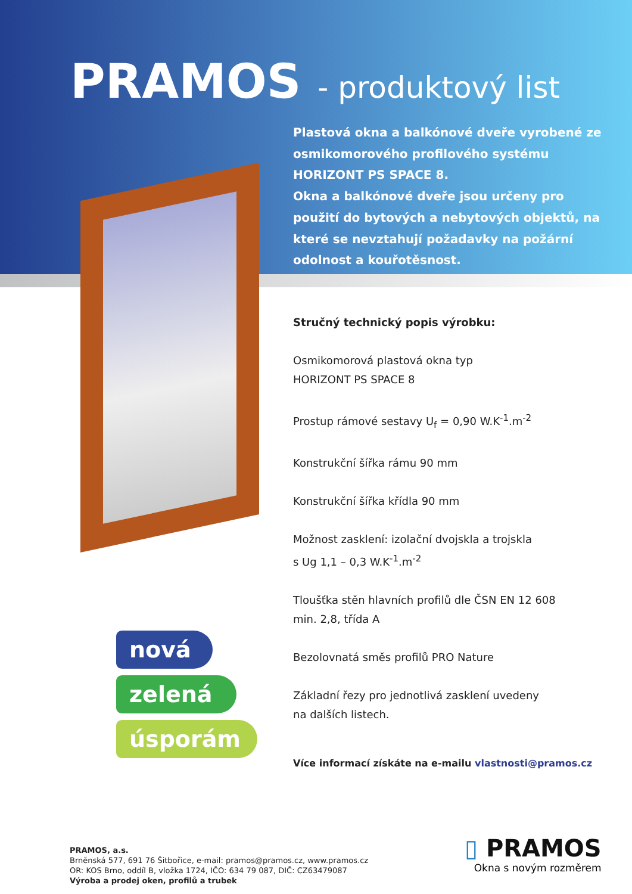PRAMOS - produktový list
Plastová okna a balkónové dveře vyrobené ze osmikomorového profilového systému HORIZONT PS SPACE 8.
Okna a balkónové dveře jsou určeny pro použití do bytových a nebytových objektů, na které se nevztahují požadavky na požární odolnost a kouřotěsnost.
Stručný technický popis výrobku:
Osmikomorová plastová okna typ
HORIZONT PS SPACE 8
Prostup rámové sestavy U<sub>f</sub> = 0,90 W.K<sup>-1</sup>.m<sup>-2</sup>
Konstrukční šířka rámu 90 mm
Konstrukční šířka křídla 90 mm
Možnost zasklení: izolační dvojskla a trojskla
s Ug 1,1 – 0,3 W.K<sup>-1</sup>.m<sup>-2</sup>
Tloušťka stěn hlavních profilů dle ČSN EN 12 608
min. 2,8, třída A
Bezolovnatá směs profilů PRO Nature
Základní řezy pro jednotlivá zasklení uvedeny
na dalších listech.
Více informací získáte na e-mailu vlastnosti@pramos.cz
nová
zelená
úsporám
PRAMOS, a.s.
Brněnská 577, 691 76 Šitbořice, e-mail: pramos@pramos.cz, www.pramos.cz
OR: KOS Brno, oddíl B, vložka 1724, IČO: 634 79 087, DIČ: CZ63479087
Výroba a prodej oken, profilů a trubek
▯ PRAMOS
Okna s novým rozměrem